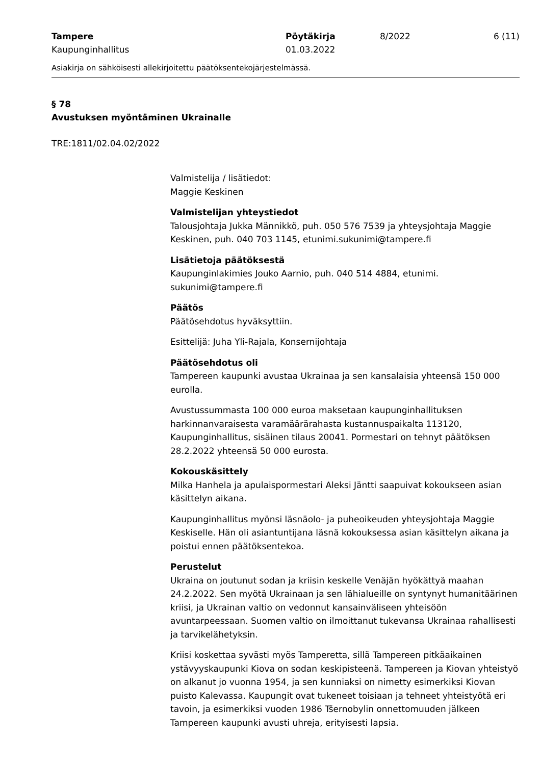Tampere
Kaupunginhallitus
Pöytäkirja
01.03.2022
8/2022 6 (11)
Asiakirja on sähköisesti allekirjoitettu päätöksentekojärjestelmässä.
§ 78
Avustuksen myöntäminen Ukrainalle
TRE:1811/02.04.02/2022
Valmistelija / lisätiedot:
Maggie Keskinen
Valmistelijan yhteystiedot
Talousjohtaja Jukka Männikkö, puh. 050 576 7539 ja yhteysjohtaja Maggie Keskinen, puh. 040 703 1145, etunimi.sukunimi@tampere.fi
Lisätietoja päätöksestä
Kaupunginlakimies Jouko Aarnio, puh. 040 514 4884, etunimi. sukunimi@tampere.fi
Päätös
Päätösehdotus hyväksyttiin.
Esittelijä: Juha Yli-Rajala, Konsernijohtaja
Päätösehdotus oli
Tampereen kaupunki avustaa Ukrainaa ja sen kansalaisia yhteensä 150 000 eurolla.
Avustussummasta 100 000 euroa maksetaan kaupunginhallituksen harkinnanvaraisesta varamäärärahasta kustannuspaikalta 113120, Kaupunginhallitus, sisäinen tilaus 20041. Pormestari on tehnyt päätöksen 28.2.2022 yhteensä 50 000 eurosta.
Kokouskäsittely
Milka Hanhela ja apulaispormestari Aleksi Jäntti saapuivat kokoukseen asian käsittelyn aikana.
Kaupunginhallitus myönsi läsnäolo- ja puheoikeuden yhteysjohtaja Maggie Keskiselle. Hän oli asiantuntijana läsnä kokouksessa asian käsittelyn aikana ja poistui ennen päätöksentekoa.
Perustelut
Ukraina on joutunut sodan ja kriisin keskelle Venäjän hyökättyä maahan 24.2.2022. Sen myötä Ukrainaan ja sen lähialueille on syntynyt humanitäärinen kriisi, ja Ukrainan valtio on vedonnut kansainväliseen yhteisöön avuntarpeessaan. Suomen valtio on ilmoittanut tukevansa Ukrainaa rahallisesti ja tarvikelähetyksin.
Kriisi koskettaa syvästi myös Tamperetta, sillä Tampereen pitkäaikainen ystävyyskaupunki Kiova on sodan keskipisteenä. Tampereen ja Kiovan yhteistyö on alkanut jo vuonna 1954, ja sen kunniaksi on nimetty esimerkiksi Kiovan puisto Kalevassa. Kaupungit ovat tukeneet toisiaan ja tehneet yhteistyötä eri tavoin, ja esimerkiksi vuoden 1986 Tšernobylin onnettomuuden jälkeen Tampereen kaupunki avusti uhreja, erityisesti lapsia.